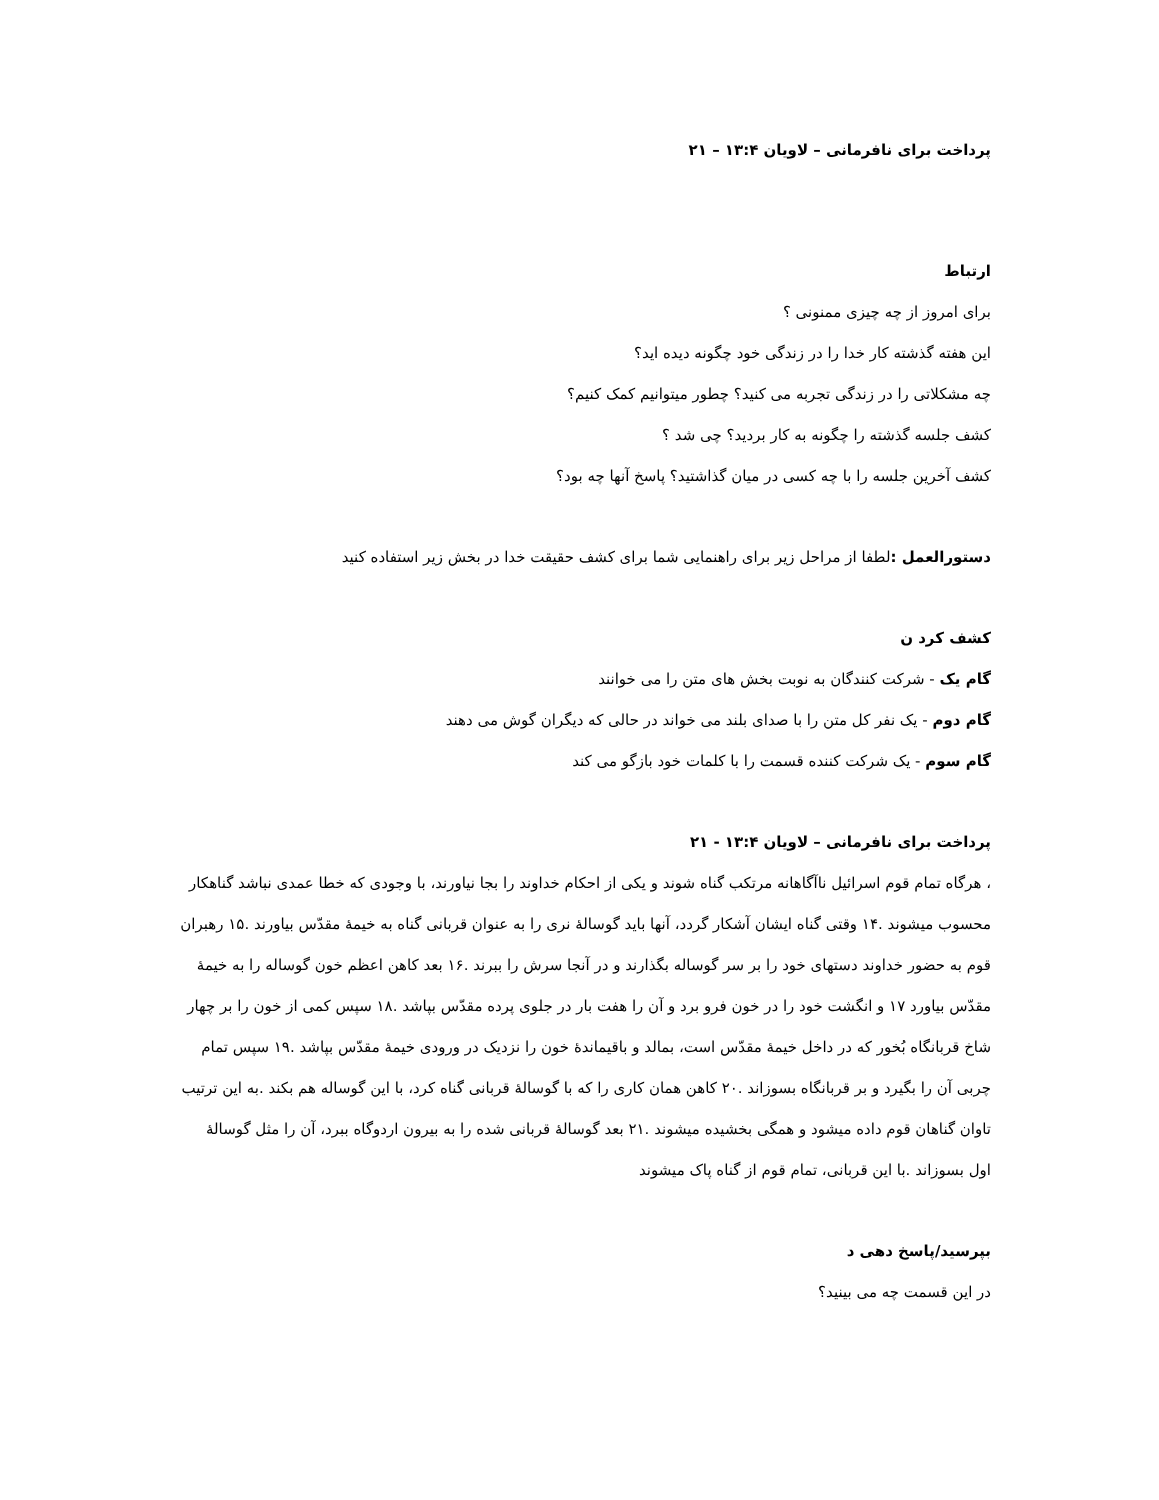پرداخت برای نافرمانی – لاویان ۱۳:۴ – ۲۱
ارتباط
برای امروز از چه چیزی ممنونی ؟
این هفته گذشته کار خدا را در زندگی خود چگونه دیده اید؟
چه مشکلاتی را در زندگی تجربه می کنید؟ چطور میتوانیم کمک کنیم؟
کشف جلسه گذشته را چگونه به کار بردید؟ چی شد ؟
کشف آخرین جلسه را با چه کسی در میان گذاشتید؟ پاسخ آنها چه بود؟
دستورالعمل : لطفا از مراحل زیر برای راهنمایی شما برای کشف حقیقت خدا در بخش زیر استفاده کنید
کشف کرد ن
گام یک - شرکت کنندگان به نوبت بخش های متن را می خوانند
گام دوم - یک نفر کل متن را با صدای بلند می خواند در حالی که دیگران گوش می دهند
گام سوم - یک شرکت کننده قسمت را با کلمات خود بازگو می کند
پرداخت برای نافرمانی – لاویان ۱۳:۴ - ۲۱
، هرگاه تمام قوم اسرائیل ناآگاهانه مرتکب گناه شوند و یکی از احکام خداوند را بجا نیاورند، با وجودی که خطا عمدی نباشد گناهکار محسوب میشوند .۱۴ وقتی گناه ایشان آشکار گردد، آنها باید گوسالهٔ نری را به عنوان قربانی گناه به خیمهٔ مقدّس بیاورند .۱۵ رهبران قوم به حضور خداوند دستهای خود را بر سر گوساله بگذارند و در آنجا سرش را ببرند .۱۶ بعد کاهن اعظم خون گوساله را به خیمهٔ مقدّس بیاورد ۱۷ و انگشت خود را در خون فرو برد و آن را هفت بار در جلوی پرده مقدّس بپاشد .۱۸ سپس کمی از خون را بر چهار شاخ قربانگاه بُخور که در داخل خیمهٔ مقدّس است، بمالد و باقیماندهٔ خون را نزدیک در ورودی خیمهٔ مقدّس بپاشد .۱۹ سپس تمام چربی آن را بگیرد و بر قربانگاه بسوزاند .۲۰ کاهن همان کاری را که با گوسالهٔ قربانی گناه کرد، با این گوساله هم بکند .به این ترتیب تاوان گناهان قوم داده میشود و همگی بخشیده میشوند .۲۱ بعد گوسالهٔ قربانی شده را به بیرون اردوگاه ببرد، آن را مثل گوسالهٔ اول بسوزاند .با این قربانی، تمام قوم از گناه پاک میشوند
بپرسید/پاسخ دهی د
در این قسمت چه می بینید؟